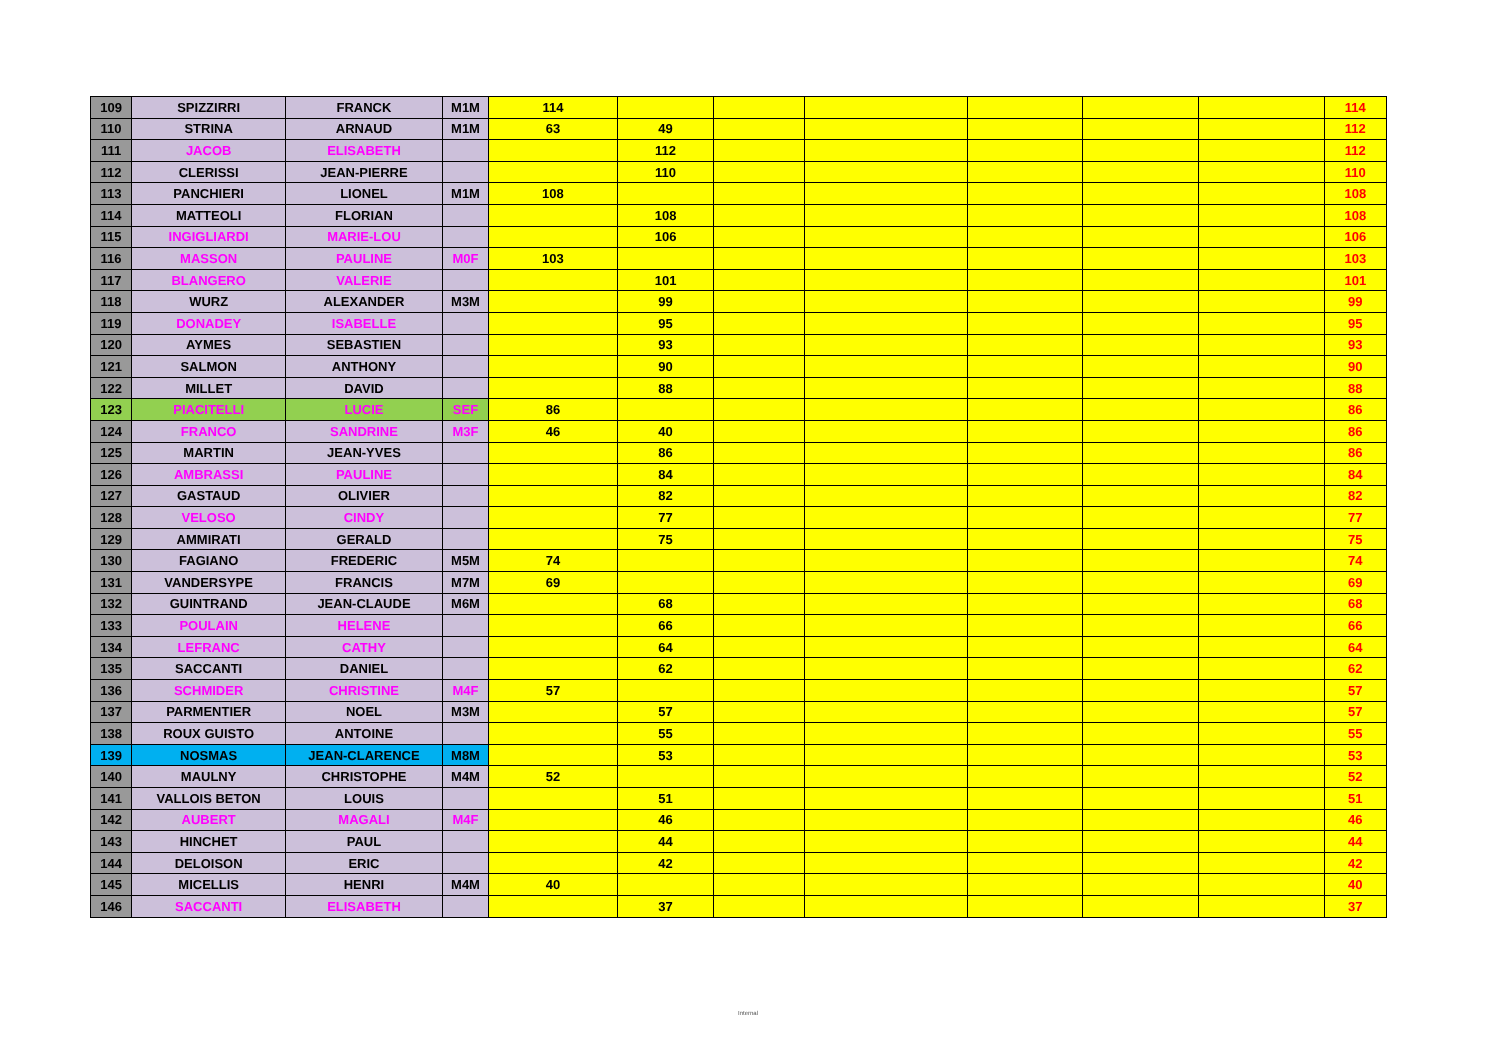| 109 | SPIZZIRRI | FRANCK | M1M | 114 | | | | | | | 114 |
| 110 | STRINA | ARNAUD | M1M | 63 | 49 | | | | | | 112 |
| 111 | JACOB | ELISABETH | | | 112 | | | | | | 112 |
| 112 | CLERISSI | JEAN-PIERRE | | | 110 | | | | | | 110 |
| 113 | PANCHIERI | LIONEL | M1M | 108 | | | | | | | 108 |
| 114 | MATTEOLI | FLORIAN | | | 108 | | | | | | 108 |
| 115 | INGIGLIARDI | MARIE-LOU | | | 106 | | | | | | 106 |
| 116 | MASSON | PAULINE | M0F | 103 | | | | | | | 103 |
| 117 | BLANGERO | VALERIE | | | 101 | | | | | | 101 |
| 118 | WURZ | ALEXANDER | M3M | | 99 | | | | | | 99 |
| 119 | DONADEY | ISABELLE | | | 95 | | | | | | 95 |
| 120 | AYMES | SEBASTIEN | | | 93 | | | | | | 93 |
| 121 | SALMON | ANTHONY | | | 90 | | | | | | 90 |
| 122 | MILLET | DAVID | | | 88 | | | | | | 88 |
| 123 | PIACITELLI | LUCIE | SEF | 86 | | | | | | | 86 |
| 124 | FRANCO | SANDRINE | M3F | 46 | 40 | | | | | | 86 |
| 125 | MARTIN | JEAN-YVES | | | 86 | | | | | | 86 |
| 126 | AMBRASSI | PAULINE | | | 84 | | | | | | 84 |
| 127 | GASTAUD | OLIVIER | | | 82 | | | | | | 82 |
| 128 | VELOSO | CINDY | | | 77 | | | | | | 77 |
| 129 | AMMIRATI | GERALD | | | 75 | | | | | | 75 |
| 130 | FAGIANO | FREDERIC | M5M | 74 | | | | | | | 74 |
| 131 | VANDERSYPE | FRANCIS | M7M | 69 | | | | | | | 69 |
| 132 | GUINTRAND | JEAN-CLAUDE | M6M | | 68 | | | | | | 68 |
| 133 | POULAIN | HELENE | | | 66 | | | | | | 66 |
| 134 | LEFRANC | CATHY | | | 64 | | | | | | 64 |
| 135 | SACCANTI | DANIEL | | | 62 | | | | | | 62 |
| 136 | SCHMIDER | CHRISTINE | M4F | 57 | | | | | | | 57 |
| 137 | PARMENTIER | NOEL | M3M | | 57 | | | | | | 57 |
| 138 | ROUX GUISTO | ANTOINE | | | 55 | | | | | | 55 |
| 139 | NOSMAS | JEAN-CLARENCE | M8M | | 53 | | | | | | 53 |
| 140 | MAULNY | CHRISTOPHE | M4M | 52 | | | | | | | 52 |
| 141 | VALLOIS BETON | LOUIS | | | 51 | | | | | | 51 |
| 142 | AUBERT | MAGALI | M4F | | 46 | | | | | | 46 |
| 143 | HINCHET | PAUL | | | 44 | | | | | | 44 |
| 144 | DELOISON | ERIC | | | 42 | | | | | | 42 |
| 145 | MICELLIS | HENRI | M4M | 40 | | | | | | | 40 |
| 146 | SACCANTI | ELISABETH | | | 37 | | | | | | 37 |
Internal